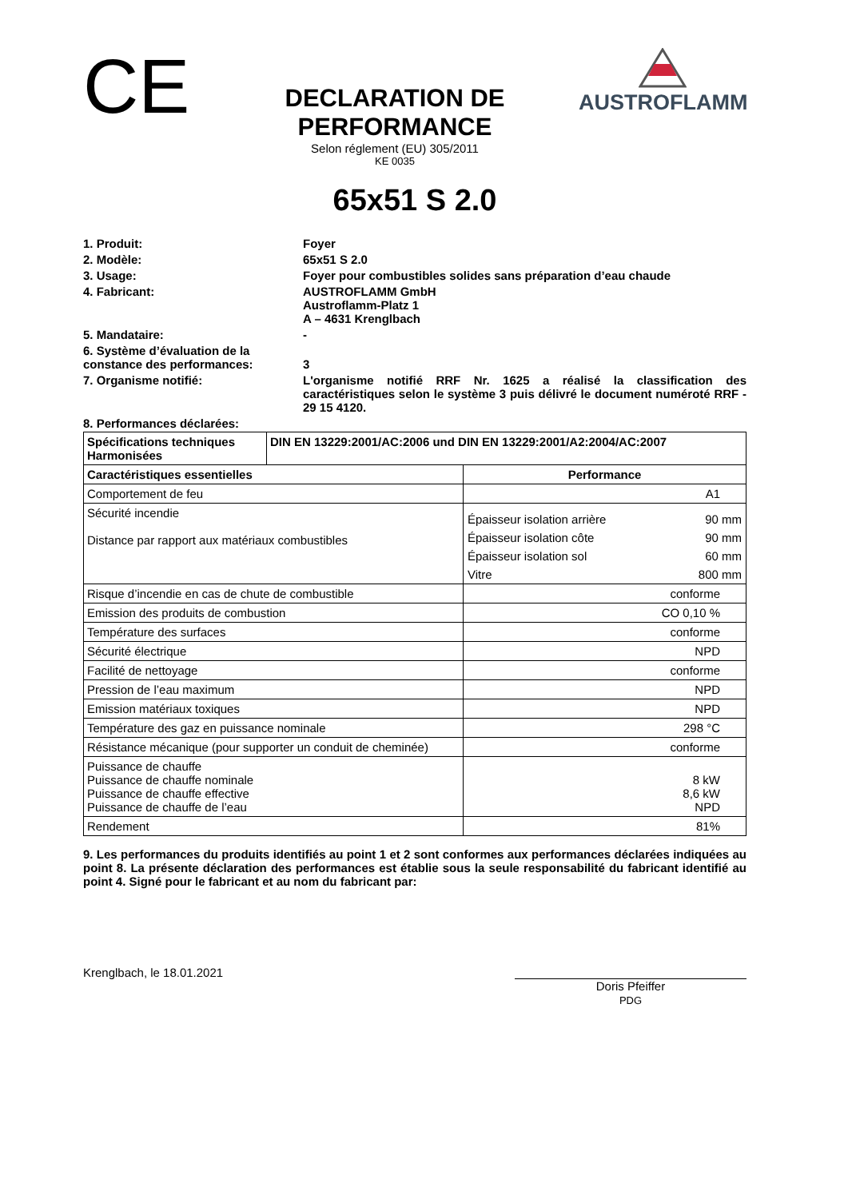CE
DECLARATION DE PERFORMANCE
Selon réglement (EU) 305/2011
KE 0035
AUSTROFLAMM
65x51 S 2.0
1. Produit:
Foyer
2. Modèle:
65x51 S 2.0
3. Usage:
Foyer pour combustibles solides sans préparation d’eau chaude
4. Fabricant:
AUSTROFLAMM GmbH
Austroflamm-Platz 1
A – 4631 Krenglbach
5. Mandataire:
-
6. Système d’évaluation de la constance des performances:
3
7. Organisme notifié:
L'organisme notifié RRF Nr. 1625 a réalisé la classification des caractéristiques selon le système 3 puis délivré le document numéroté RRF - 29 15 4120.
8. Performances déclarées:
| Spécifications techniques Harmonisées | DIN EN 13229:2001/AC:2006 und DIN EN 13229:2001/A2:2004/AC:2007 | |
| --- | --- | --- |
| Caractéristiques essentielles | | Performance |
| Comportement de feu | | A1 |
| Sécurité incendie Distance par rapport aux matériaux combustibles | | / Épaisseur isolation arrière / 90 mm / / Épaisseur isolation côte / 90 mm / / Épaisseur isolation sol / 60 mm / / Vitre / 800 mm / |
| Risque d’incendie en cas de chute de combustible | | conforme |
| Emission des produits de combustion | | CO 0,10 % |
| Température des surfaces | | conforme |
| Sécurité électrique | | NPD |
| Facilité de nettoyage | | conforme |
| Pression de l’eau maximum | | NPD |
| Emission matériaux toxiques | | NPD |
| Température des gaz en puissance nominale | | 298 °C |
| Résistance mécanique (pour supporter un conduit de cheminée) | | conforme |
| Puissance de chauffe Puissance de chauffe nominale Puissance de chauffe effective Puissance de chauffe de l’eau | | 8 kW 8,6 kW NPD |
| Rendement | | 81% |
9. Les performances du produits identifiés au point 1 et 2 sont conformes aux performances déclarées indiquées au point 8. La présente déclaration des performances est établie sous la seule responsabilité du fabricant identifié au point 4. Signé pour le fabricant et au nom du fabricant par:
Krenglbach, le 18.01.2021
Doris Pfeiffer
PDG